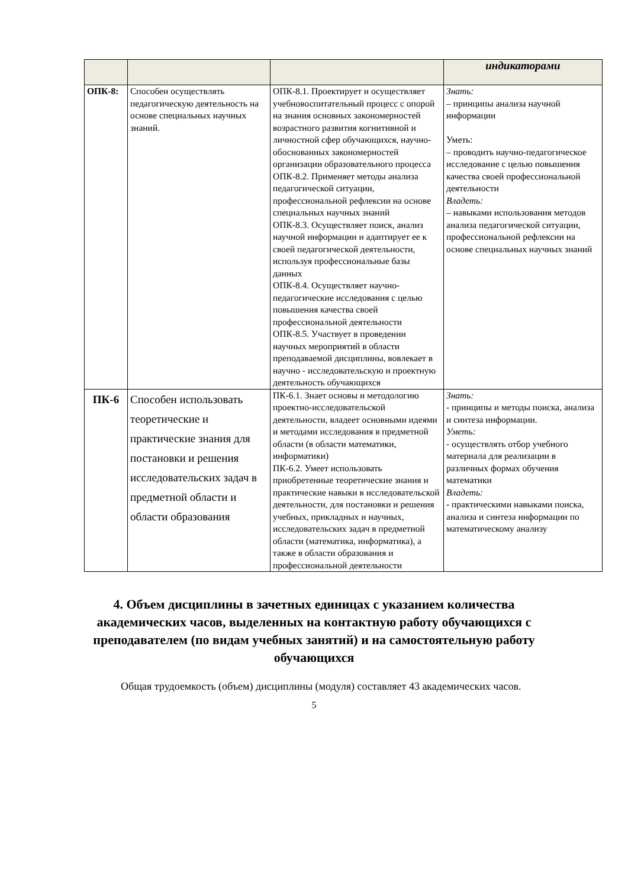| | | | индикаторами |
| --- | --- | --- | --- |
| ОПК-8: | Способен осуществлять педагогическую деятельность на основе специальных научных знаний. | ОПК-8.1. Проектирует и осуществляет учебновоспитательный процесс с опорой на знания основных закономерностей возрастного развития когнитивной и личностной сфер обучающихся, научно-обоснованных закономерностей организации образовательного процесса ОПК-8.2. Применяет методы анализа педагогической ситуации, профессиональной рефлексии на основе специальных научных знаний ОПК-8.3. Осуществляет поиск, анализ научной информации и адаптирует ее к своей педагогической деятельности, используя профессиональные базы данных ОПК-8.4. Осуществляет научно-педагогические исследования с целью повышения качества своей профессиональной деятельности ОПК-8.5. Участвует в проведении научных мероприятий в области преподаваемой дисциплины, вовлекает в научно - исследовательскую и проектную деятельность обучающихся | Знать: – принципы анализа научной информации Уметь: – проводить научно-педагогическое исследование с целью повышения качества своей профессиональной деятельности Владеть: – навыками использования методов анализа педагогической ситуации, профессиональной рефлексии на основе специальных научных знаний |
| ПК-6 | Способен использовать теоретические и практические знания для постановки и решения исследовательских задач в предметной области и области образования | ПК-6.1. Знает основы и методологию проектно-исследовательской деятельности, владеет основными идеями и методами исследования в предметной области (в области математики, информатики) ПК-6.2. Умеет использовать приобретенные теоретические знания и практические навыки в исследовательской деятельности, для постановки и решения учебных, прикладных и научных, исследовательских задач в предметной области (математика, информатика), а также в области образования и профессиональной деятельности | Знать: - принципы и методы поиска, анализа и синтеза информации. Уметь: - осуществлять отбор учебного материала для реализации в различных формах обучения математики Владеть: - практическими навыками поиска, анализа и синтеза информации по математическому анализу |
4. Объем дисциплины в зачетных единицах с указанием количества академических часов, выделенных на контактную работу обучающихся с преподавателем (по видам учебных занятий) и на самостоятельную работу обучающихся
Общая трудоемкость (объем) дисциплины (модуля) составляет 43 академических часов.
5